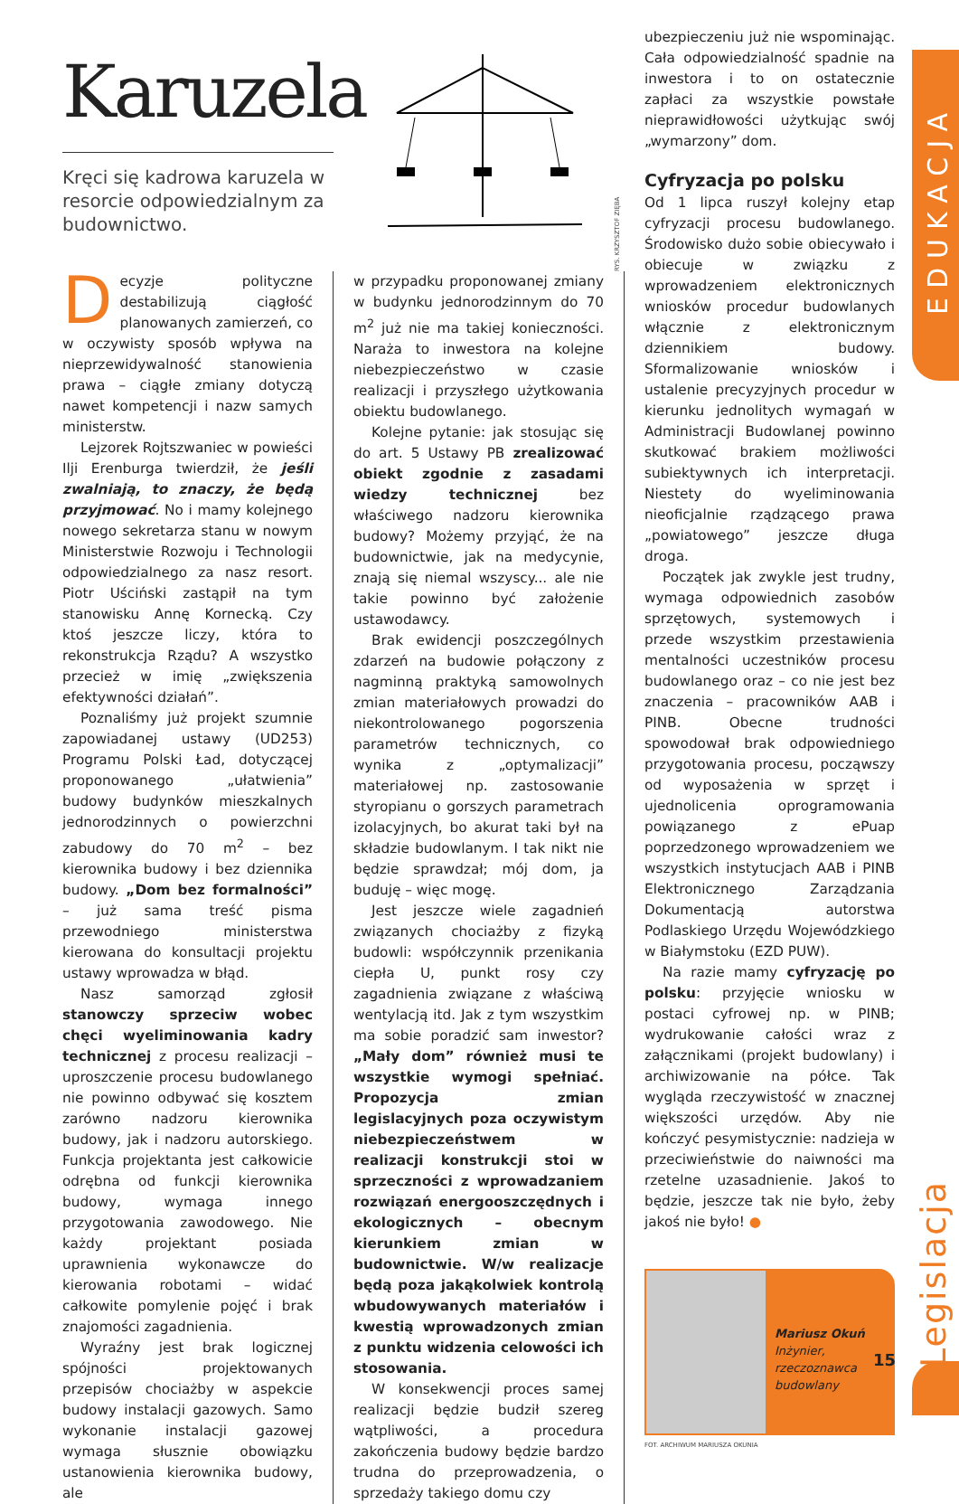EDUKACJA
Legislacja
Karuzela
Kręci się kadrowa karuzela w resorcie odpowiedzialnym za budownictwo.
RYS. KRZYSZTOF ZIĘBA
Decyzje polityczne destabilizują ciągłość planowanych zamierzeń, co w oczywisty sposób wpływa na nieprzewidywalność stanowienia prawa – ciągłe zmiany dotyczą nawet kompetencji i nazw samych ministerstw.
Lejzorek Rojtszwaniec w powieści Ilji Erenburga twierdził, że jeśli zwalniają, to znaczy, że będą przyjmować. No i mamy kolejnego nowego sekretarza stanu w nowym Ministerstwie Rozwoju i Technologii odpowiedzialnego za nasz resort. Piotr Uściński zastąpił na tym stanowisku Annę Kornecką. Czy ktoś jeszcze liczy, która to rekonstrukcja Rządu? A wszystko przecież w imię „zwiększenia efektywności działań”.
Poznaliśmy już projekt szumnie zapowiadanej ustawy (UD253) Programu Polski Ład, dotyczącej proponowanego „ułatwienia” budowy budynków mieszkalnych jednorodzinnych o powierzchni zabudowy do 70 m<sup>2</sup> – bez kierownika budowy i bez dziennika budowy. „Dom bez formalności” – już sama treść pisma przewodniego ministerstwa kierowana do konsultacji projektu ustawy wprowadza w błąd.
Nasz samorząd zgłosił stanowczy sprzeciw wobec chęci wyeliminowania kadry technicznej z procesu realizacji – uproszczenie procesu budowlanego nie powinno odbywać się kosztem zarówno nadzoru kierownika budowy, jak i nadzoru autorskiego. Funkcja projektanta jest całkowicie odrębna od funkcji kierownika budowy, wymaga innego przygotowania zawodowego. Nie każdy projektant posiada uprawnienia wykonawcze do kierowania robotami – widać całkowite pomylenie pojęć i brak znajomości zagadnienia.
Wyraźny jest brak logicznej spójności projektowanych przepisów chociażby w aspekcie budowy instalacji gazowych. Samo wykonanie instalacji gazowej wymaga słusznie obowiązku ustanowienia kierownika budowy, ale
w przypadku proponowanej zmiany w budynku jednorodzinnym do 70 m<sup>2</sup> już nie ma takiej konieczności. Naraża to inwestora na kolejne niebezpieczeństwo w czasie realizacji i przyszłego użytkowania obiektu budowlanego.
Kolejne pytanie: jak stosując się do art. 5 Ustawy PB zrealizować obiekt zgodnie z zasadami wiedzy technicznej bez właściwego nadzoru kierownika budowy? Możemy przyjąć, że na budownictwie, jak na medycynie, znają się niemal wszyscy... ale nie takie powinno być założenie ustawodawcy.
Brak ewidencji poszczególnych zdarzeń na budowie połączony z nagminną praktyką samowolnych zmian materiałowych prowadzi do niekontrolowanego pogorszenia parametrów technicznych, co wynika z „optymalizacji” materiałowej np. zastosowanie styropianu o gorszych parametrach izolacyjnych, bo akurat taki był na składzie budowlanym. I tak nikt nie będzie sprawdzał; mój dom, ja buduję – więc mogę.
Jest jeszcze wiele zagadnień związanych chociażby z fizyką budowli: współczynnik przenikania ciepła U, punkt rosy czy zagadnienia związane z właściwą wentylacją itd. Jak z tym wszystkim ma sobie poradzić sam inwestor? „Mały dom” również musi te wszystkie wymogi spełniać. Propozycja zmian legislacyjnych poza oczywistym niebezpieczeństwem w realizacji konstrukcji stoi w sprzeczności z wprowadzaniem rozwiązań energooszczędnych i ekologicznych – obecnym kierunkiem zmian w budownictwie. W/w realizacje będą poza jakąkolwiek kontrolą wbudowywanych materiałów i kwestią wprowadzonych zmian z punktu widzenia celowości ich stosowania.
W konsekwencji proces samej realizacji będzie budził szereg wątpliwości, a procedura zakończenia budowy będzie bardzo trudna do przeprowadzenia, o sprzedaży takiego domu czy
ubezpieczeniu już nie wspominając. Cała odpowiedzialność spadnie na inwestora i to on ostatecznie zapłaci za wszystkie powstałe nieprawidłowości użytkując swój „wymarzony” dom.
Cyfryzacja po polsku
Od 1 lipca ruszył kolejny etap cyfryzacji procesu budowlanego. Środowisko dużo sobie obiecywało i obiecuje w związku z wprowadzeniem elektronicznych wniosków procedur budowlanych włącznie z elektronicznym dziennikiem budowy. Sformalizowanie wniosków i ustalenie precyzyjnych procedur w kierunku jednolitych wymagań w Administracji Budowlanej powinno skutkować brakiem możliwości subiektywnych ich interpretacji. Niestety do wyeliminowania nieoficjalnie rządzącego prawa „powiatowego” jeszcze długa droga.
Początek jak zwykle jest trudny, wymaga odpowiednich zasobów sprzętowych, systemowych i przede wszystkim przestawienia mentalności uczestników procesu budowlanego oraz – co nie jest bez znaczenia – pracowników AAB i PINB. Obecne trudności spowodował brak odpowiedniego przygotowania procesu, począwszy od wyposażenia w sprzęt i ujednolicenia oprogramowania powiązanego z ePuap poprzedzonego wprowadzeniem we wszystkich instytucjach AAB i PINB Elektronicznego Zarządzania Dokumentacją autorstwa Podlaskiego Urzędu Wojewódzkiego w Białymstoku (EZD PUW).
Na razie mamy cyfryzację po polsku: przyjęcie wniosku w postaci cyfrowej np. w PINB; wydrukowanie całości wraz z załącznikami (projekt budowlany) i archiwizowanie na półce. Tak wygląda rzeczywistość w znacznej większości urzędów. Aby nie kończyć pesymistycznie: nadzieja w przeciwieństwie do naiwności ma rzetelne uzasadnienie. Jakoś to będzie, jeszcze tak nie było, żeby jakoś nie było! ●
Mariusz Okuń
Inżynier,
rzeczoznawca
budowlany
FOT. ARCHIWUM MARIUSZA OKUNIA
15